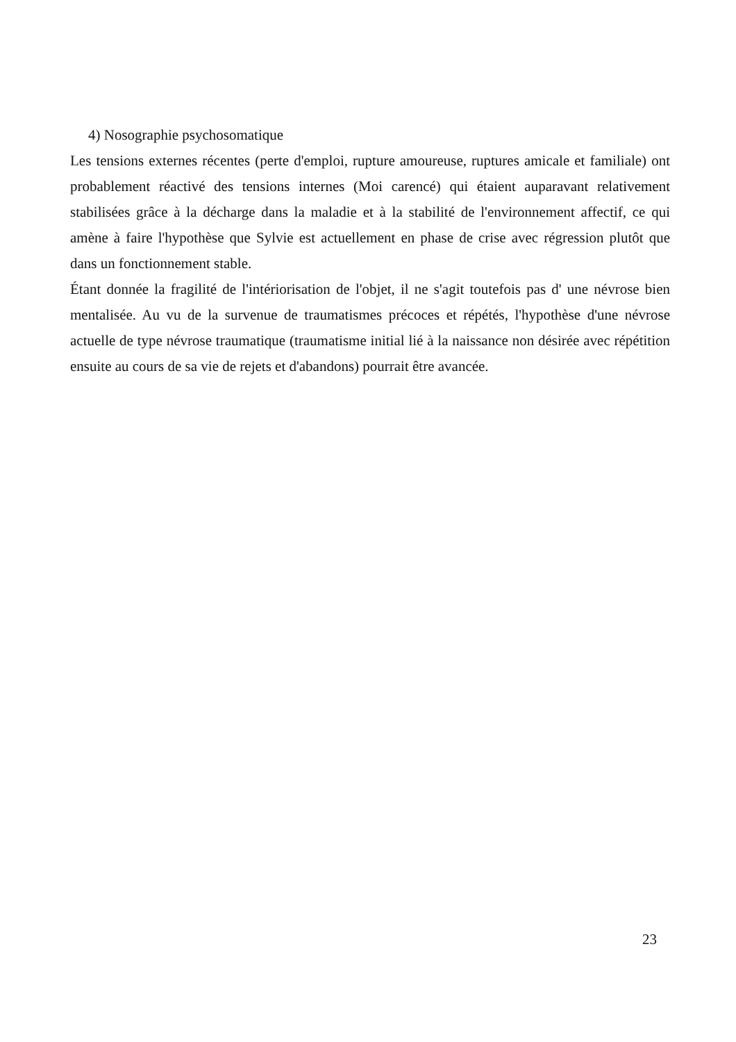4) Nosographie psychosomatique
Les tensions externes récentes (perte d'emploi, rupture amoureuse, ruptures amicale et familiale) ont probablement réactivé des tensions internes (Moi carencé) qui étaient auparavant relativement stabilisées grâce à la décharge dans la maladie et à la stabilité de l'environnement affectif, ce qui amène à faire l'hypothèse que Sylvie est actuellement en phase de crise avec régression plutôt que dans un fonctionnement stable.
Étant donnée la fragilité de l'intériorisation de l'objet, il ne s'agit toutefois pas d' une névrose bien mentalisée. Au vu de la survenue de traumatismes précoces et répétés, l'hypothèse d'une névrose actuelle de type névrose traumatique (traumatisme initial lié à la naissance non désirée avec répétition ensuite au cours de sa vie de rejets et d'abandons) pourrait être avancée.
23